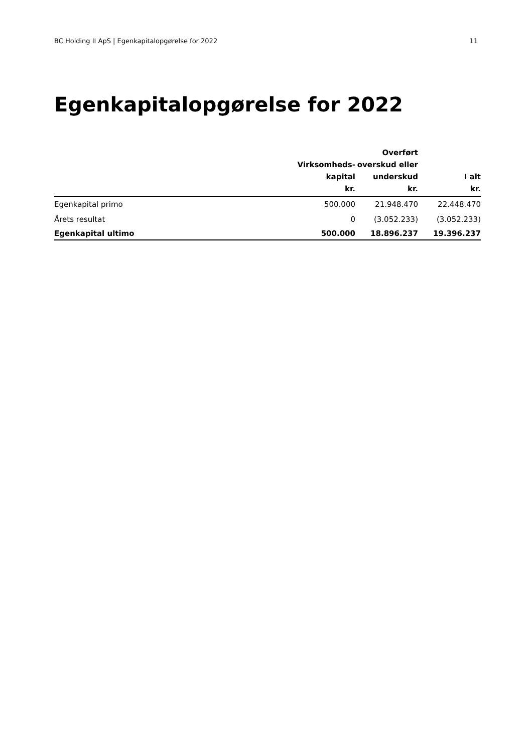BC Holding II ApS | Egenkapitalopgørelse for 2022 11
Egenkapitalopgørelse for 2022
| | Virksomheds- kapital kr. | Overført overskud eller underskud kr. | I alt kr. |
| --- | --- | --- | --- |
| Egenkapital primo | 500.000 | 21.948.470 | 22.448.470 |
| Årets resultat | 0 | (3.052.233) | (3.052.233) |
| Egenkapital ultimo | 500.000 | 18.896.237 | 19.396.237 |